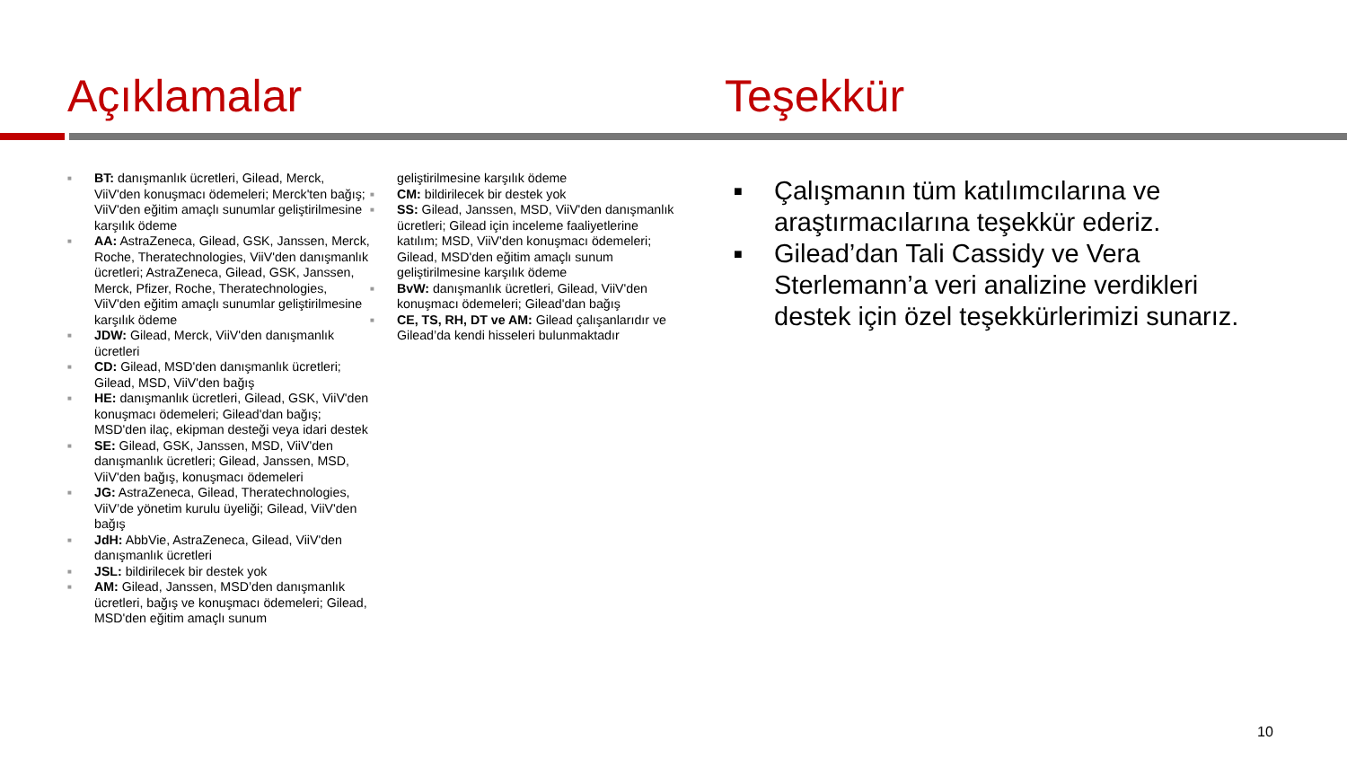Açıklamalar
Teşekkür
■ BT: danışmanlık ücretleri, Gilead, Merck, ViiV'den konuşmacı ödemeleri; Merck'ten bağış; ViiV'den eğitim amaçlı sunumlar geliştirilmesine karşılık ödeme
■ AA: AstraZeneca, Gilead, GSK, Janssen, Merck, Roche, Theratechnologies, ViiV'den danışmanlık ücretleri; AstraZeneca, Gilead, GSK, Janssen, Merck, Pfizer, Roche, Theratechnologies, ViiV'den eğitim amaçlı sunumlar geliştirilmesine karşılık ödeme
■ JDW: Gilead, Merck, ViiV'den danışmanlık ücretleri
■ CD: Gilead, MSD'den danışmanlık ücretleri; Gilead, MSD, ViiV'den bağış
■ HE: danışmanlık ücretleri, Gilead, GSK, ViiV'den konuşmacı ödemeleri; Gilead'dan bağış; MSD'den ilaç, ekipman desteği veya idari destek
■ SE: Gilead, GSK, Janssen, MSD, ViiV'den danışmanlık ücretleri; Gilead, Janssen, MSD, ViiV'den bağış, konuşmacı ödemeleri
■ JG: AstraZeneca, Gilead, Theratechnologies, ViiV’de yönetim kurulu üyeliği; Gilead, ViiV'den bağış
■ JdH: AbbVie, AstraZeneca, Gilead, ViiV'den danışmanlık ücretleri
■ JSL: bildirilecek bir destek yok
■ AM: Gilead, Janssen, MSD’den danışmanlık ücretleri, bağış ve konuşmacı ödemeleri; Gilead, MSD'den eğitim amaçlı sunum
geliştirilmesine karşılık ödeme
■ CM: bildirilecek bir destek yok
■ SS: Gilead, Janssen, MSD, ViiV'den danışmanlık ücretleri; Gilead için inceleme faaliyetlerine katılım; MSD, ViiV'den konuşmacı ödemeleri; Gilead, MSD'den eğitim amaçlı sunum geliştirilmesine karşılık ödeme
■ BvW: danışmanlık ücretleri, Gilead, ViiV'den konuşmacı ödemeleri; Gilead'dan bağış
■ CE, TS, RH, DT ve AM: Gilead çalışanlarıdır ve Gilead’da kendi hisseleri bulunmaktadır
■ Çalışmanın tüm katılımcılarına ve araştırmacılarına teşekkür ederiz.
■ Gilead’dan Tali Cassidy ve Vera Sterlemann’a veri analizine verdikleri destek için özel teşekkürlerimizi sunarız.
10